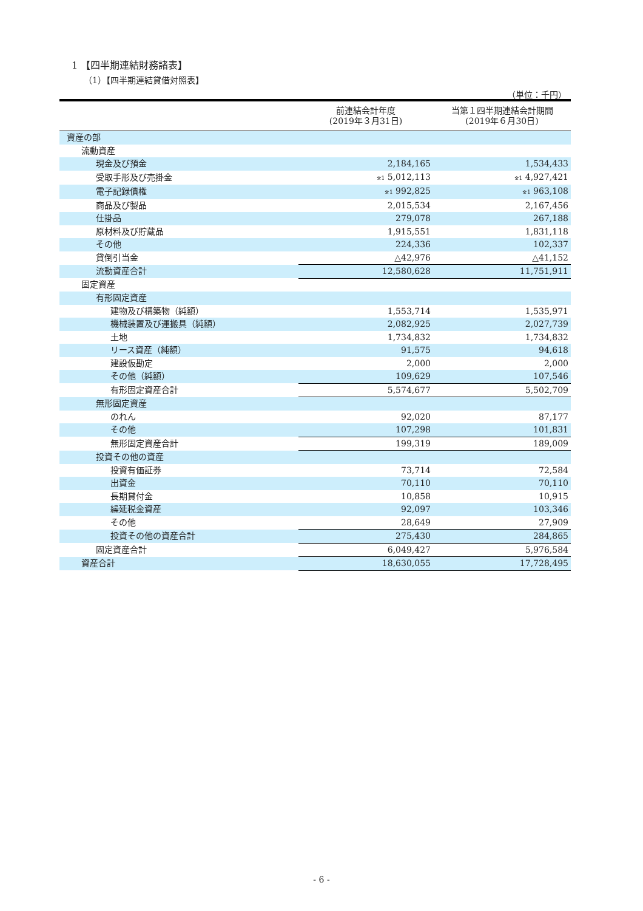1 【四半期連結財務諸表】
（1）【四半期連結貸借対照表】
（単位：千円）
| | 前連結会計年度 (2019年３月31日) | 当第１四半期連結会計期間 (2019年６月30日) |
| --- | --- | --- |
| 資産の部 | | |
| 流動資産 | | |
| 現金及び預金 | 2,184,165 | 1,534,433 |
| 受取手形及び売掛金 | <sup>※1</sup> 5,012,113 | <sup>※1</sup> 4,927,421 |
| 電子記録債権 | <sup>※1</sup> 992,825 | <sup>※1</sup> 963,108 |
| 商品及び製品 | 2,015,534 | 2,167,456 |
| 仕掛品 | 279,078 | 267,188 |
| 原材料及び貯蔵品 | 1,915,551 | 1,831,118 |
| その他 | 224,336 | 102,337 |
| 貸倒引当金 | △42,976 | △41,152 |
| 流動資産合計 | 12,580,628 | 11,751,911 |
| 固定資産 | | |
| 有形固定資産 | | |
| 建物及び構築物（純額） | 1,553,714 | 1,535,971 |
| 機械装置及び運搬具（純額） | 2,082,925 | 2,027,739 |
| 土地 | 1,734,832 | 1,734,832 |
| リース資産（純額） | 91,575 | 94,618 |
| 建設仮勘定 | 2,000 | 2,000 |
| その他（純額） | 109,629 | 107,546 |
| 有形固定資産合計 | 5,574,677 | 5,502,709 |
| 無形固定資産 | | |
| のれん | 92,020 | 87,177 |
| その他 | 107,298 | 101,831 |
| 無形固定資産合計 | 199,319 | 189,009 |
| 投資その他の資産 | | |
| 投資有価証券 | 73,714 | 72,584 |
| 出資金 | 70,110 | 70,110 |
| 長期貸付金 | 10,858 | 10,915 |
| 繰延税金資産 | 92,097 | 103,346 |
| その他 | 28,649 | 27,909 |
| 投資その他の資産合計 | 275,430 | 284,865 |
| 固定資産合計 | 6,049,427 | 5,976,584 |
| 資産合計 | 18,630,055 | 17,728,495 |
- 6 -